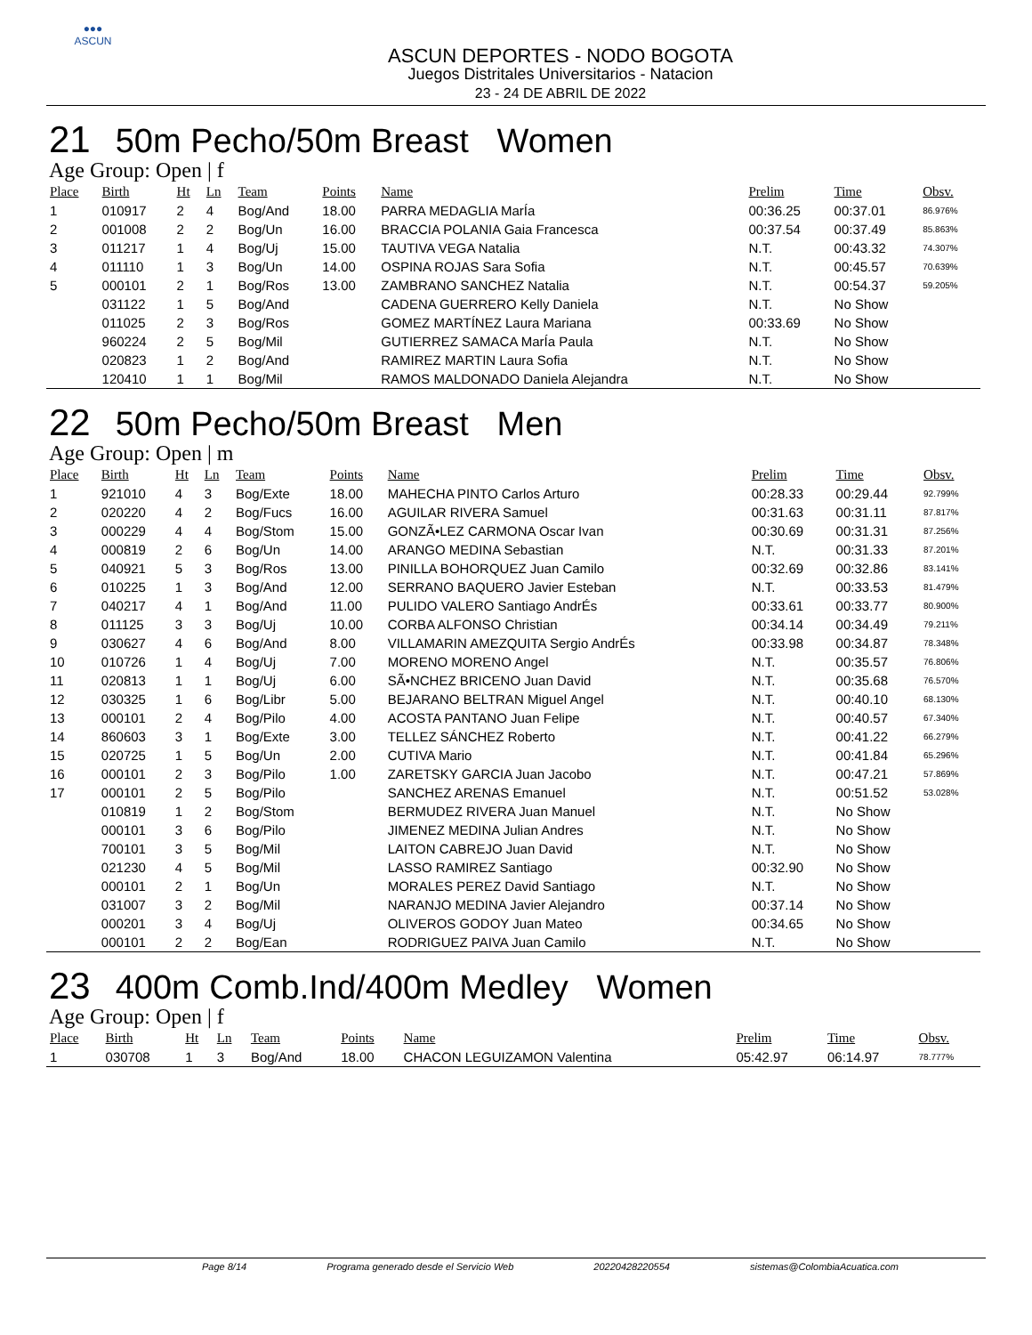●●●
ASCUN
ASCUN DEPORTES - NODO BOGOTA
Juegos Distritales Universitarios - Natacion
23 - 24 DE ABRIL DE 2022
21 50m Pecho/50m Breast Women
Age Group: Open | f
| Place | Birth | Ht | Ln | Team | Points | Name | Prelim | Time | Obsv. |
| --- | --- | --- | --- | --- | --- | --- | --- | --- | --- |
| 1 | 010917 | 2 | 4 | Bog/And | 18.00 | PARRA MEDAGLIA MarÍa | 00:36.25 | 00:37.01 | 86.976% |
| 2 | 001008 | 2 | 2 | Bog/Un | 16.00 | BRACCIA POLANIA Gaia Francesca | 00:37.54 | 00:37.49 | 85.863% |
| 3 | 011217 | 1 | 4 | Bog/Uj | 15.00 | TAUTIVA VEGA Natalia | N.T. | 00:43.32 | 74.307% |
| 4 | 011110 | 1 | 3 | Bog/Un | 14.00 | OSPINA ROJAS Sara Sofia | N.T. | 00:45.57 | 70.639% |
| 5 | 000101 | 2 | 1 | Bog/Ros | 13.00 | ZAMBRANO SANCHEZ Natalia | N.T. | 00:54.37 | 59.205% |
| | 031122 | 1 | 5 | Bog/And | | CADENA GUERRERO Kelly Daniela | N.T. | No Show | |
| | 011025 | 2 | 3 | Bog/Ros | | GOMEZ MARTÍNEZ Laura Mariana | 00:33.69 | No Show | |
| | 960224 | 2 | 5 | Bog/Mil | | GUTIERREZ SAMACA MarÍa Paula | N.T. | No Show | |
| | 020823 | 1 | 2 | Bog/And | | RAMIREZ MARTIN Laura Sofia | N.T. | No Show | |
| | 120410 | 1 | 1 | Bog/Mil | | RAMOS MALDONADO Daniela Alejandra | N.T. | No Show | |
22 50m Pecho/50m Breast Men
Age Group: Open | m
| Place | Birth | Ht | Ln | Team | Points | Name | Prelim | Time | Obsv. |
| --- | --- | --- | --- | --- | --- | --- | --- | --- | --- |
| 1 | 921010 | 4 | 3 | Bog/Exte | 18.00 | MAHECHA PINTO Carlos Arturo | 00:28.33 | 00:29.44 | 92.799% |
| 2 | 020220 | 4 | 2 | Bog/Fucs | 16.00 | AGUILAR RIVERA Samuel | 00:31.63 | 00:31.11 | 87.817% |
| 3 | 000229 | 4 | 4 | Bog/Stom | 15.00 | GONZÃ•LEZ CARMONA Oscar Ivan | 00:30.69 | 00:31.31 | 87.256% |
| 4 | 000819 | 2 | 6 | Bog/Un | 14.00 | ARANGO MEDINA Sebastian | N.T. | 00:31.33 | 87.201% |
| 5 | 040921 | 5 | 3 | Bog/Ros | 13.00 | PINILLA BOHORQUEZ Juan Camilo | 00:32.69 | 00:32.86 | 83.141% |
| 6 | 010225 | 1 | 3 | Bog/And | 12.00 | SERRANO BAQUERO Javier Esteban | N.T. | 00:33.53 | 81.479% |
| 7 | 040217 | 4 | 1 | Bog/And | 11.00 | PULIDO VALERO Santiago AndrÉs | 00:33.61 | 00:33.77 | 80.900% |
| 8 | 011125 | 3 | 3 | Bog/Uj | 10.00 | CORBA ALFONSO Christian | 00:34.14 | 00:34.49 | 79.211% |
| 9 | 030627 | 4 | 6 | Bog/And | 8.00 | VILLAMARIN AMEZQUITA Sergio AndrÉs | 00:33.98 | 00:34.87 | 78.348% |
| 10 | 010726 | 1 | 4 | Bog/Uj | 7.00 | MORENO MORENO Angel | N.T. | 00:35.57 | 76.806% |
| 11 | 020813 | 1 | 1 | Bog/Uj | 6.00 | SÃ•NCHEZ BRICENO Juan David | N.T. | 00:35.68 | 76.570% |
| 12 | 030325 | 1 | 6 | Bog/Libr | 5.00 | BEJARANO BELTRAN Miguel Angel | N.T. | 00:40.10 | 68.130% |
| 13 | 000101 | 2 | 4 | Bog/Pilo | 4.00 | ACOSTA PANTANO Juan Felipe | N.T. | 00:40.57 | 67.340% |
| 14 | 860603 | 3 | 1 | Bog/Exte | 3.00 | TELLEZ SÁNCHEZ Roberto | N.T. | 00:41.22 | 66.279% |
| 15 | 020725 | 1 | 5 | Bog/Un | 2.00 | CUTIVA Mario | N.T. | 00:41.84 | 65.296% |
| 16 | 000101 | 2 | 3 | Bog/Pilo | 1.00 | ZARETSKY GARCIA Juan Jacobo | N.T. | 00:47.21 | 57.869% |
| 17 | 000101 | 2 | 5 | Bog/Pilo | | SANCHEZ ARENAS Emanuel | N.T. | 00:51.52 | 53.028% |
| | 010819 | 1 | 2 | Bog/Stom | | BERMUDEZ RIVERA Juan Manuel | N.T. | No Show | |
| | 000101 | 3 | 6 | Bog/Pilo | | JIMENEZ MEDINA Julian Andres | N.T. | No Show | |
| | 700101 | 3 | 5 | Bog/Mil | | LAITON CABREJO Juan David | N.T. | No Show | |
| | 021230 | 4 | 5 | Bog/Mil | | LASSO RAMIREZ Santiago | 00:32.90 | No Show | |
| | 000101 | 2 | 1 | Bog/Un | | MORALES PEREZ David Santiago | N.T. | No Show | |
| | 031007 | 3 | 2 | Bog/Mil | | NARANJO MEDINA Javier Alejandro | 00:37.14 | No Show | |
| | 000201 | 3 | 4 | Bog/Uj | | OLIVEROS GODOY Juan Mateo | 00:34.65 | No Show | |
| | 000101 | 2 | 2 | Bog/Ean | | RODRIGUEZ PAIVA Juan Camilo | N.T. | No Show | |
23 400m Comb.Ind/400m Medley Women
Age Group: Open | f
| Place | Birth | Ht | Ln | Team | Points | Name | Prelim | Time | Obsv. |
| --- | --- | --- | --- | --- | --- | --- | --- | --- | --- |
| 1 | 030708 | 1 | 3 | Bog/And | 18.00 | CHACON LEGUIZAMON Valentina | 05:42.97 | 06:14.97 | 78.777% |
Page 8/14 Programa generado desde el Servicio Web 20220428220554 sistemas@ColombiaAcuatica.com